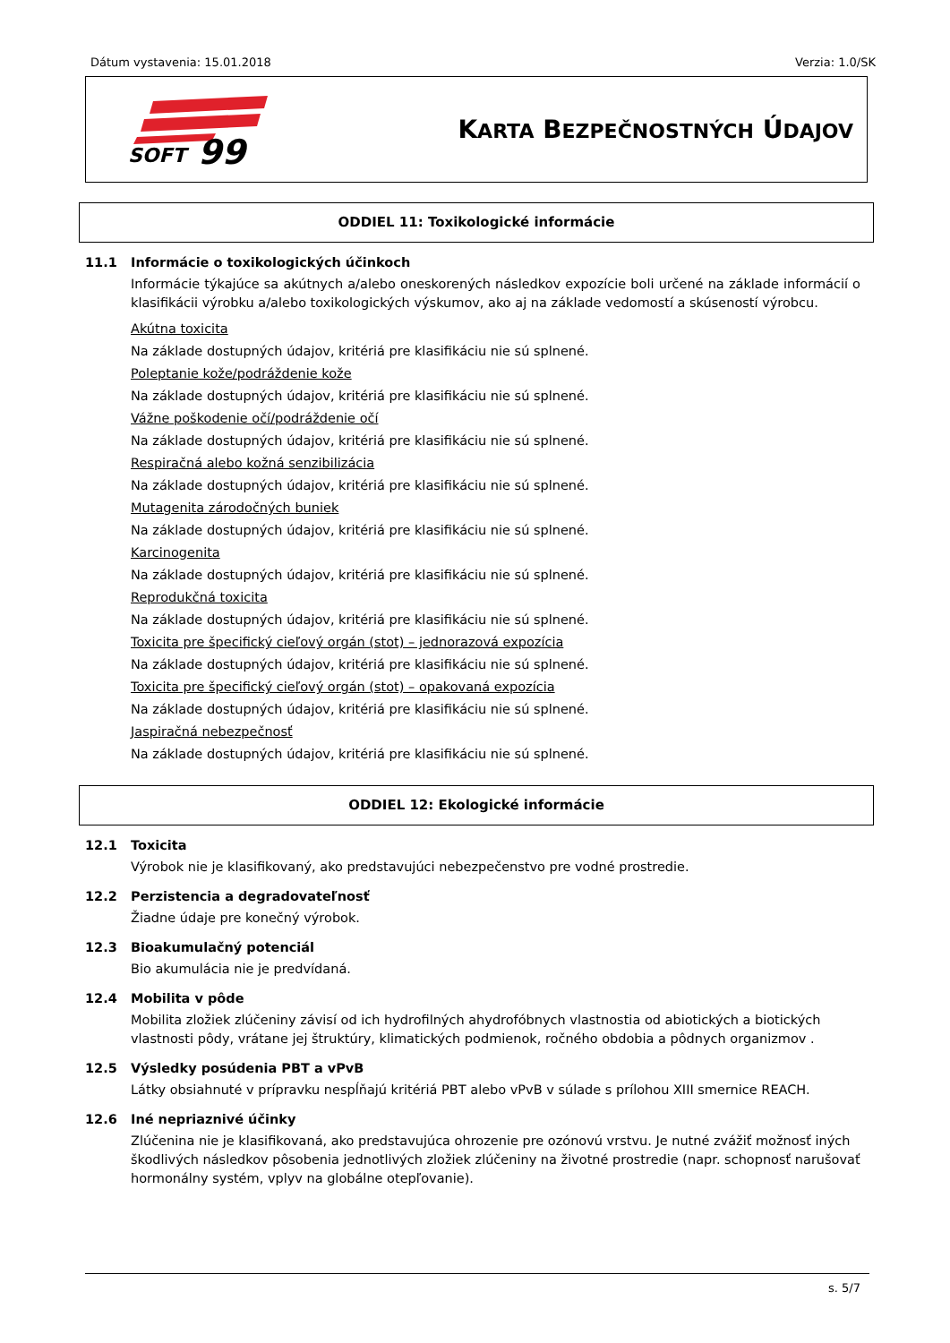Dátum vystavenia: 15.01.2018 Verzia: 1.0/SK
SOFT
99
KARTA BEZPEČNOSTNÝCH ÚDAJOV
ODDIEL 11: Toxikologické informácie
11.1 Informácie o toxikologických účinkoch
Informácie týkajúce sa akútnych a/alebo oneskorených následkov expozície boli určené na základe informácií o klasifikácii výrobku a/alebo toxikologických výskumov, ako aj na základe vedomostí a skúseností výrobcu.
Akútna toxicita
Na základe dostupných údajov, kritériá pre klasifikáciu nie sú splnené.
Poleptanie kože/podráždenie kože
Na základe dostupných údajov, kritériá pre klasifikáciu nie sú splnené.
Vážne poškodenie očí/podráždenie očí
Na základe dostupných údajov, kritériá pre klasifikáciu nie sú splnené.
Respiračná alebo kožná senzibilizácia
Na základe dostupných údajov, kritériá pre klasifikáciu nie sú splnené.
Mutagenita zárodočných buniek
Na základe dostupných údajov, kritériá pre klasifikáciu nie sú splnené.
Karcinogenita
Na základe dostupných údajov, kritériá pre klasifikáciu nie sú splnené.
Reprodukčná toxicita
Na základe dostupných údajov, kritériá pre klasifikáciu nie sú splnené.
Toxicita pre špecifický cieľový orgán (stot) – jednorazová expozícia
Na základe dostupných údajov, kritériá pre klasifikáciu nie sú splnené.
Toxicita pre špecifický cieľový orgán (stot) – opakovaná expozícia
Na základe dostupných údajov, kritériá pre klasifikáciu nie sú splnené.
Jaspiračná nebezpečnosť
Na základe dostupných údajov, kritériá pre klasifikáciu nie sú splnené.
ODDIEL 12: Ekologické informácie
12.1 Toxicita
Výrobok nie je klasifikovaný, ako predstavujúci nebezpečenstvo pre vodné prostredie.
12.2 Perzistencia a degradovateľnosť
Žiadne údaje pre konečný výrobok.
12.3 Bioakumulačný potenciál
Bio akumulácia nie je predvídaná.
12.4 Mobilita v pôde
Mobilita zložiek zlúčeniny závisí od ich hydrofilných ahydrofóbnych vlastnostia od abiotických a biotických vlastnosti pôdy, vrátane jej štruktúry, klimatických podmienok, ročného obdobia a pôdnych organizmov .
12.5 Výsledky posúdenia PBT a vPvB
Látky obsiahnuté v prípravku nespĺňajú kritériá PBT alebo vPvB v súlade s prílohou XIII smernice REACH.
12.6 Iné nepriaznivé účinky
Zlúčenina nie je klasifikovaná, ako predstavujúca ohrozenie pre ozónovú vrstvu. Je nutné zvážiť možnosť iných škodlivých následkov pôsobenia jednotlivých zložiek zlúčeniny na životné prostredie (napr. schopnosť narušovať hormonálny systém, vplyv na globálne otepľovanie).
s. 5/7